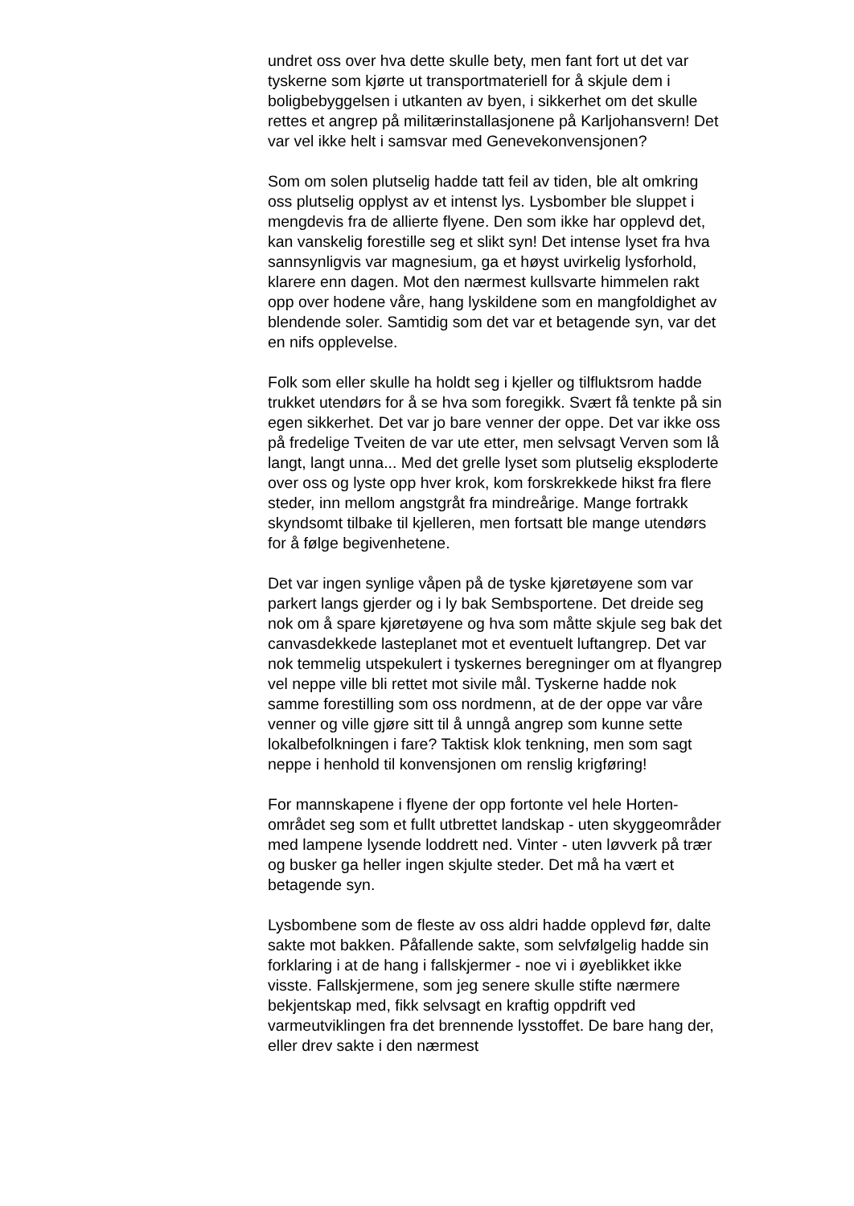undret oss over hva dette skulle bety, men fant fort ut det var tyskerne som kjørte ut transportmateriell for å skjule dem i boligbebyggelsen i utkanten av byen, i sikkerhet om det skulle rettes et angrep på militærinstallasjonene på Karljohansvern! Det var vel ikke helt i samsvar med Genevekonvensjonen?
Som om solen plutselig hadde tatt feil av tiden, ble alt omkring oss plutselig opplyst av et intenst lys. Lysbomber ble sluppet i mengdevis fra de allierte flyene. Den som ikke har opplevd det, kan vanskelig forestille seg et slikt syn! Det intense lyset fra hva sannsynligvis var magnesium, ga et høyst uvirkelig lysforhold, klarere enn dagen. Mot den nærmest kullsvarte himmelen rakt opp over hodene våre, hang lyskildene som en mangfoldighet av blendende soler. Samtidig som det var et betagende syn, var det en nifs opplevelse.
Folk som eller skulle ha holdt seg i kjeller og tilfluktsrom hadde trukket utendørs for å se hva som foregikk. Svært få tenkte på sin egen sikkerhet. Det var jo bare venner der oppe. Det var ikke oss på fredelige Tveiten de var ute etter, men selvsagt Verven som lå langt, langt unna... Med det grelle lyset som plutselig eksploderte over oss og lyste opp hver krok, kom forskrekkede hikst fra flere steder, inn mellom angstgråt fra mindreårige. Mange fortrakk skyndsomt tilbake til kjelleren, men fortsatt ble mange utendørs for å følge begivenhetene.
Det var ingen synlige våpen på de tyske kjøretøyene som var parkert langs gjerder og i ly bak Sembsportene. Det dreide seg nok om å spare kjøretøyene og hva som måtte skjule seg bak det canvasdekkede lasteplanet mot et eventuelt luftangrep. Det var nok temmelig utspekulert i tyskernes beregninger om at flyangrep vel neppe ville bli rettet mot sivile mål. Tyskerne hadde nok samme forestilling som oss nordmenn, at de der oppe var våre venner og ville gjøre sitt til å unngå angrep som kunne sette lokalbefolkningen i fare? Taktisk klok tenkning, men som sagt neppe i henhold til konvensjonen om renslig krigføring!
For mannskapene i flyene der opp fortonte vel hele Horten-området seg som et fullt utbrettet landskap - uten skyggeområder med lampene lysende loddrett ned. Vinter - uten løvverk på trær og busker ga heller ingen skjulte steder. Det må ha vært et betagende syn.
Lysbombene som de fleste av oss aldri hadde opplevd før, dalte sakte mot bakken. Påfallende sakte, som selvfølgelig hadde sin forklaring i at de hang i fallskjermer - noe vi i øyeblikket ikke visste. Fallskjermene, som jeg senere skulle stifte nærmere bekjentskap med, fikk selvsagt en kraftig oppdrift ved varmeutviklingen fra det brennende lysstoffet. De bare hang der, eller drev sakte i den nærmest